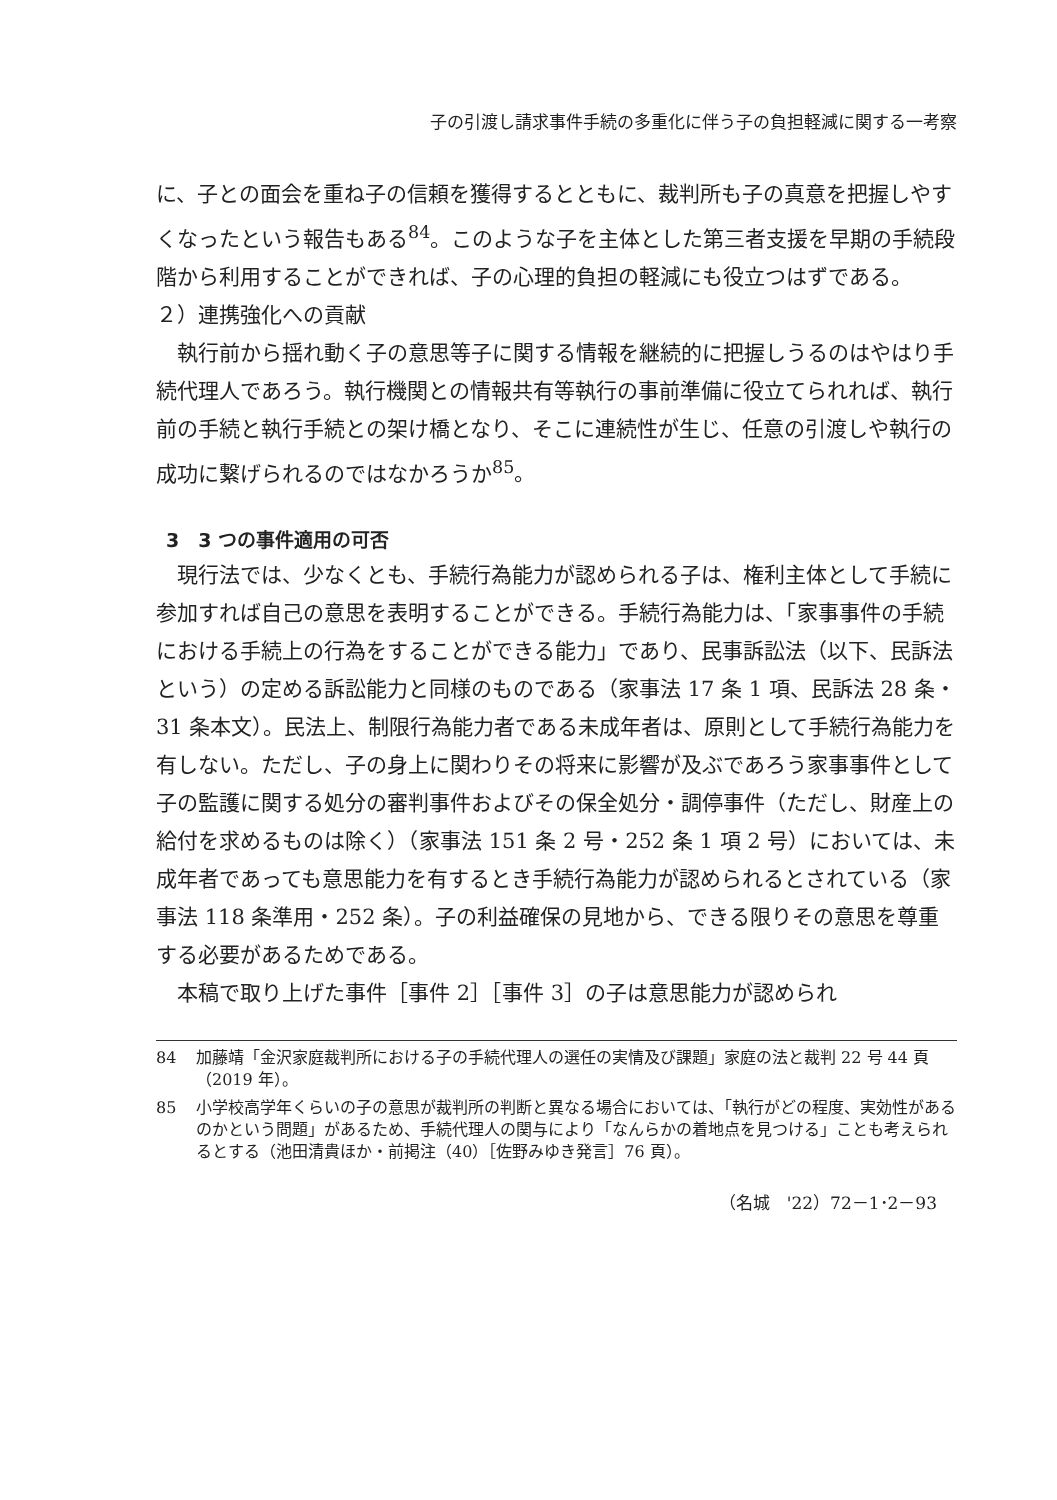子の引渡し請求事件手続の多重化に伴う子の負担軽減に関する一考察
に、子との面会を重ね子の信頼を獲得するとともに、裁判所も子の真意を把握しやすくなったという報告もある<sup>84</sup>。このような子を主体とした第三者支援を早期の手続段階から利用することができれば、子の心理的負担の軽減にも役立つはずである。
２）連携強化への貢献
執行前から揺れ動く子の意思等子に関する情報を継続的に把握しうるのはやはり手続代理人であろう。執行機関との情報共有等執行の事前準備に役立てられれば、執行前の手続と執行手続との架け橋となり、そこに連続性が生じ、任意の引渡しや執行の成功に繋げられるのではなかろうか<sup>85</sup>。
3　3 つの事件適用の可否
現行法では、少なくとも、手続行為能力が認められる子は、権利主体として手続に参加すれば自己の意思を表明することができる。手続行為能力は、「家事事件の手続における手続上の行為をすることができる能力」であり、民事訴訟法（以下、民訴法という）の定める訴訟能力と同様のものである（家事法 17 条 1 項、民訴法 28 条・31 条本文）。民法上、制限行為能力者である未成年者は、原則として手続行為能力を有しない。ただし、子の身上に関わりその将来に影響が及ぶであろう家事事件として子の監護に関する処分の審判事件およびその保全処分・調停事件（ただし、財産上の給付を求めるものは除く）（家事法 151 条 2 号・252 条 1 項 2 号）においては、未成年者であっても意思能力を有するとき手続行為能力が認められるとされている（家事法 118 条準用・252 条）。子の利益確保の見地から、できる限りその意思を尊重する必要があるためである。
本稿で取り上げた事件［事件 2］［事件 3］の子は意思能力が認められ
84 加藤靖「金沢家庭裁判所における子の手続代理人の選任の実情及び課題」家庭の法と裁判 22 号 44 頁（2019 年）。
85 小学校高学年くらいの子の意思が裁判所の判断と異なる場合においては、「執行がどの程度、実効性があるのかという問題」があるため、手続代理人の関与により「なんらかの着地点を見つける」ことも考えられるとする（池田清貴ほか・前掲注（40）［佐野みゆき発言］76 頁）。
（名城　'22）72－1･2－93